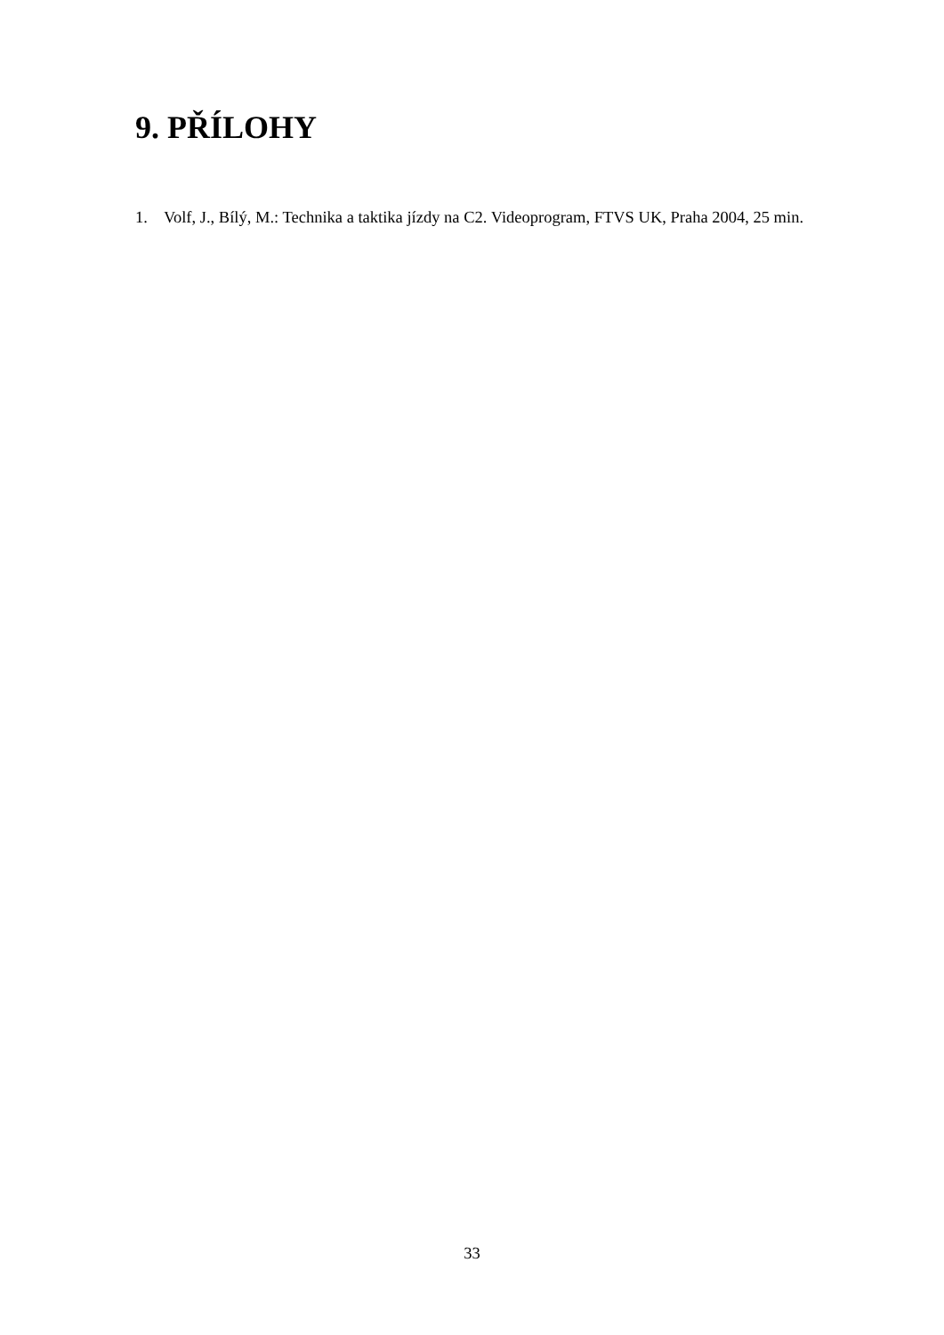9. PŘÍLOHY
1. Volf, J., Bílý, M.: Technika a taktika jízdy na C2. Videoprogram, FTVS UK, Praha 2004, 25 min.
33